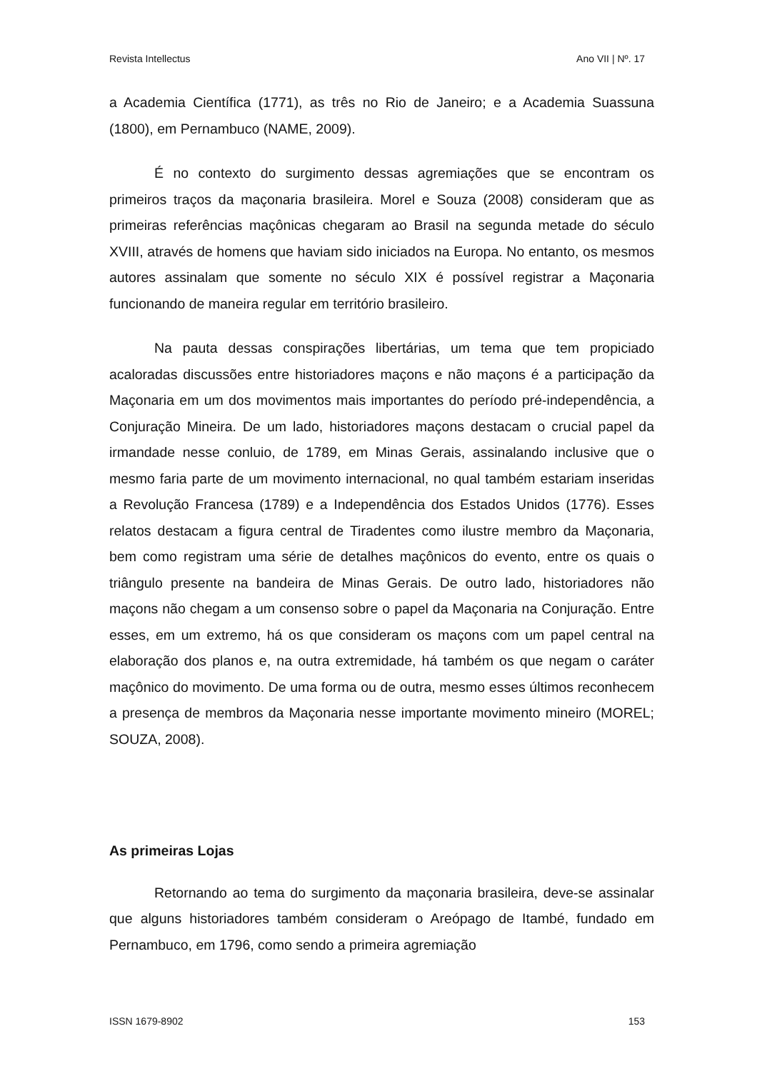Revista Intellectus Ano VII | Nº. 17
a Academia Científica (1771), as três no Rio de Janeiro; e a Academia Suassuna (1800), em Pernambuco (NAME, 2009).
É no contexto do surgimento dessas agremiações que se encontram os primeiros traços da maçonaria brasileira. Morel e Souza (2008) consideram que as primeiras referências maçônicas chegaram ao Brasil na segunda metade do século XVIII, através de homens que haviam sido iniciados na Europa. No entanto, os mesmos autores assinalam que somente no século XIX é possível registrar a Maçonaria funcionando de maneira regular em território brasileiro.
Na pauta dessas conspirações libertárias, um tema que tem propiciado acaloradas discussões entre historiadores maçons e não maçons é a participação da Maçonaria em um dos movimentos mais importantes do período pré-independência, a Conjuração Mineira. De um lado, historiadores maçons destacam o crucial papel da irmandade nesse conluio, de 1789, em Minas Gerais, assinalando inclusive que o mesmo faria parte de um movimento internacional, no qual também estariam inseridas a Revolução Francesa (1789) e a Independência dos Estados Unidos (1776). Esses relatos destacam a figura central de Tiradentes como ilustre membro da Maçonaria, bem como registram uma série de detalhes maçônicos do evento, entre os quais o triângulo presente na bandeira de Minas Gerais. De outro lado, historiadores não maçons não chegam a um consenso sobre o papel da Maçonaria na Conjuração. Entre esses, em um extremo, há os que consideram os maçons com um papel central na elaboração dos planos e, na outra extremidade, há também os que negam o caráter maçônico do movimento. De uma forma ou de outra, mesmo esses últimos reconhecem a presença de membros da Maçonaria nesse importante movimento mineiro (MOREL; SOUZA, 2008).
As primeiras Lojas
Retornando ao tema do surgimento da maçonaria brasileira, deve-se assinalar que alguns historiadores também consideram o Areópago de Itambé, fundado em Pernambuco, em 1796, como sendo a primeira agremiação
ISSN 1679-8902 153